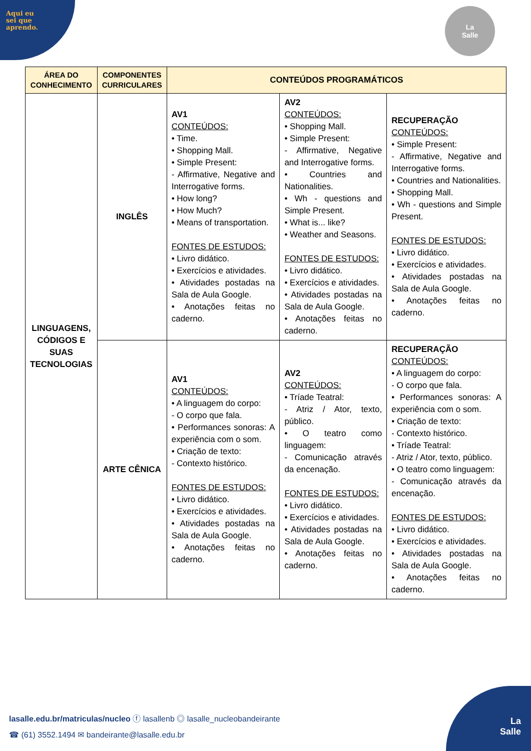Aqui eu
sei que
aprendo.
La
Salle
| ÁREA DO CONHECIMENTO | COMPONENTES CURRICULARES | CONTEÚDOS PROGRAMÁTICOS | | |
| --- | --- | --- | --- | --- |
| LINGUAGENS, CÓDIGOS E SUAS TECNOLOGIAS | INGLÊS | AV1 CONTEÚDOS: • Time. • Shopping Mall. • Simple Present: - Affirmative, Negative and Interrogative forms. • How long? • How Much? • Means of transportation. FONTES DE ESTUDOS: • Livro didático. • Exercícios e atividades. • Atividades postadas na Sala de Aula Google. • Anotações feitas no caderno. | AV2 CONTEÚDOS: • Shopping Mall. • Simple Present: - Affirmative, Negative and Interrogative forms. • Countries and Nationalities. • Wh - questions and Simple Present. • What is... like? • Weather and Seasons. FONTES DE ESTUDOS: • Livro didático. • Exercícios e atividades. • Atividades postadas na Sala de Aula Google. • Anotações feitas no caderno. | RECUPERAÇÃO CONTEÚDOS: • Simple Present: - Affirmative, Negative and Interrogative forms. • Countries and Nationalities. • Shopping Mall. • Wh - questions and Simple Present. FONTES DE ESTUDOS: • Livro didático. • Exercícios e atividades. • Atividades postadas na Sala de Aula Google. • Anotações feitas no caderno. |
| | ARTE CÊNICA | AV1 CONTEÚDOS: • A linguagem do corpo: - O corpo que fala. • Performances sonoras: A experiência com o som. • Criação de texto: - Contexto histórico. FONTES DE ESTUDOS: • Livro didático. • Exercícios e atividades. • Atividades postadas na Sala de Aula Google. • Anotações feitas no caderno. | AV2 CONTEÚDOS: • Tríade Teatral: - Atriz / Ator, texto, público. • O teatro como linguagem: - Comunicação através da encenação. FONTES DE ESTUDOS: • Livro didático. • Exercícios e atividades. • Atividades postadas na Sala de Aula Google. • Anotações feitas no caderno. | RECUPERAÇÃO CONTEÚDOS: • A linguagem do corpo: - O corpo que fala. • Performances sonoras: A experiência com o som. • Criação de texto: - Contexto histórico. • Tríade Teatral: - Atriz / Ator, texto, público. • O teatro como linguagem: - Comunicação através da encenação. FONTES DE ESTUDOS: • Livro didático. • Exercícios e atividades. • Atividades postadas na Sala de Aula Google. • Anotações feitas no caderno. |
lasalle.edu.br/matriculas/nucleo ⓕ lasallenb ◎ lasalle_nucleobandeirante
☎ (61) 3552.1494 ✉ bandeirante@lasalle.edu.br
La
Salle